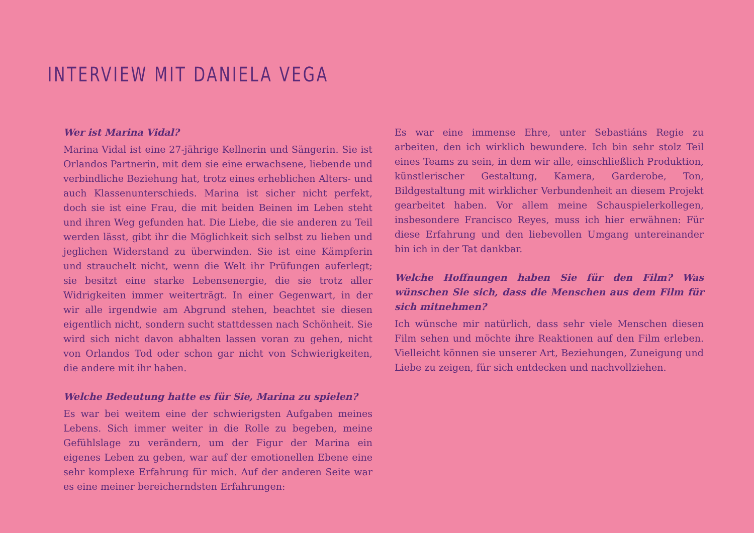INTERVIEW MIT DANIELA VEGA
Wer ist Marina Vidal?
Marina Vidal ist eine 27-jährige Kellnerin und Sängerin. Sie ist Orlandos Partnerin, mit dem sie eine erwachsene, liebende und verbindliche Beziehung hat, trotz eines erheblichen Alters- und auch Klassenunterschieds. Marina ist sicher nicht perfekt, doch sie ist eine Frau, die mit beiden Beinen im Leben steht und ihren Weg gefunden hat. Die Liebe, die sie anderen zu Teil werden lässt, gibt ihr die Möglichkeit sich selbst zu lieben und jeglichen Widerstand zu überwinden. Sie ist eine Kämpferin und strauchelt nicht, wenn die Welt ihr Prüfungen auferlegt; sie besitzt eine starke Lebensenergie, die sie trotz aller Widrigkeiten immer weiterträgt. In einer Gegenwart, in der wir alle irgendwie am Abgrund stehen, beachtet sie diesen eigentlich nicht, sondern sucht stattdessen nach Schönheit. Sie wird sich nicht davon abhalten lassen voran zu gehen, nicht von Orlandos Tod oder schon gar nicht von Schwierigkeiten, die andere mit ihr haben.
Welche Bedeutung hatte es für Sie, Marina zu spielen?
Es war bei weitem eine der schwierigsten Aufgaben meines Lebens. Sich immer weiter in die Rolle zu begeben, meine Gefühlslage zu verändern, um der Figur der Marina ein eigenes Leben zu geben, war auf der emotionellen Ebene eine sehr komplexe Erfahrung für mich. Auf der anderen Seite war es eine meiner bereicherndsten Erfahrungen:
Es war eine immense Ehre, unter Sebastiáns Regie zu arbeiten, den ich wirklich bewundere. Ich bin sehr stolz Teil eines Teams zu sein, in dem wir alle, einschließlich Produktion, künstlerischer Gestaltung, Kamera, Garderobe, Ton, Bildgestaltung mit wirklicher Verbundenheit an diesem Projekt gearbeitet haben. Vor allem meine Schauspielerkollegen, insbesondere Francisco Reyes, muss ich hier erwähnen: Für diese Erfahrung und den liebevollen Umgang untereinander bin ich in der Tat dankbar.
Welche Hoffnungen haben Sie für den Film? Was wünschen Sie sich, dass die Menschen aus dem Film für sich mitnehmen?
Ich wünsche mir natürlich, dass sehr viele Menschen diesen Film sehen und möchte ihre Reaktionen auf den Film erleben. Vielleicht können sie unserer Art, Beziehungen, Zuneigung und Liebe zu zeigen, für sich entdecken und nachvollziehen.